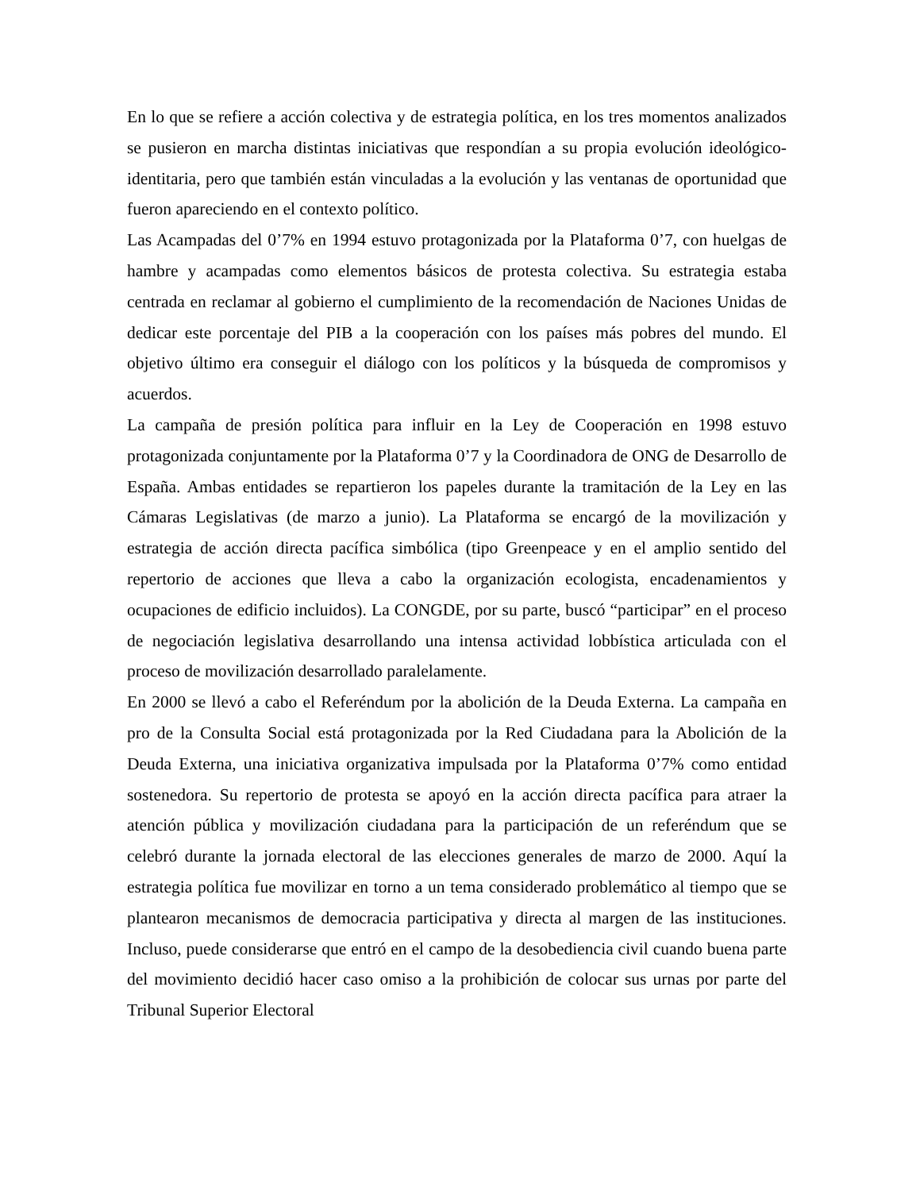En lo que se refiere a acción colectiva y de estrategia política, en los tres momentos analizados se pusieron en marcha distintas iniciativas que respondían a su propia evolución ideológico-identitaria, pero que también están vinculadas a la evolución y las ventanas de oportunidad que fueron apareciendo en el contexto político.
Las Acampadas del 0’7% en 1994 estuvo protagonizada por la Plataforma 0’7, con huelgas de hambre y acampadas como elementos básicos de protesta colectiva. Su estrategia estaba centrada en reclamar al gobierno el cumplimiento de la recomendación de Naciones Unidas de dedicar este porcentaje del PIB a la cooperación con los países más pobres del mundo. El objetivo último era conseguir el diálogo con los políticos y la búsqueda de compromisos y acuerdos.
La campaña de presión política para influir en la Ley de Cooperación en 1998 estuvo protagonizada conjuntamente por la Plataforma 0’7 y la Coordinadora de ONG de Desarrollo de España. Ambas entidades se repartieron los papeles durante la tramitación de la Ley en las Cámaras Legislativas (de marzo a junio). La Plataforma se encargó de la movilización y estrategia de acción directa pacífica simbólica (tipo Greenpeace y en el amplio sentido del repertorio de acciones que lleva a cabo la organización ecologista, encadenamientos y ocupaciones de edificio incluidos). La CONGDE, por su parte, buscó “participar” en el proceso de negociación legislativa desarrollando una intensa actividad lobbística articulada con el proceso de movilización desarrollado paralelamente.
En 2000 se llevó a cabo el Referéndum por la abolición de la Deuda Externa. La campaña en pro de la Consulta Social está protagonizada por la Red Ciudadana para la Abolición de la Deuda Externa, una iniciativa organizativa impulsada por la Plataforma 0’7% como entidad sostenedora. Su repertorio de protesta se apoyó en la acción directa pacífica para atraer la atención pública y movilización ciudadana para la participación de un referéndum que se celebró durante la jornada electoral de las elecciones generales de marzo de 2000. Aquí la estrategia política fue movilizar en torno a un tema considerado problemático al tiempo que se plantearon mecanismos de democracia participativa y directa al margen de las instituciones. Incluso, puede considerarse que entró en el campo de la desobediencia civil cuando buena parte del movimiento decidió hacer caso omiso a la prohibición de colocar sus urnas por parte del Tribunal Superior Electoral